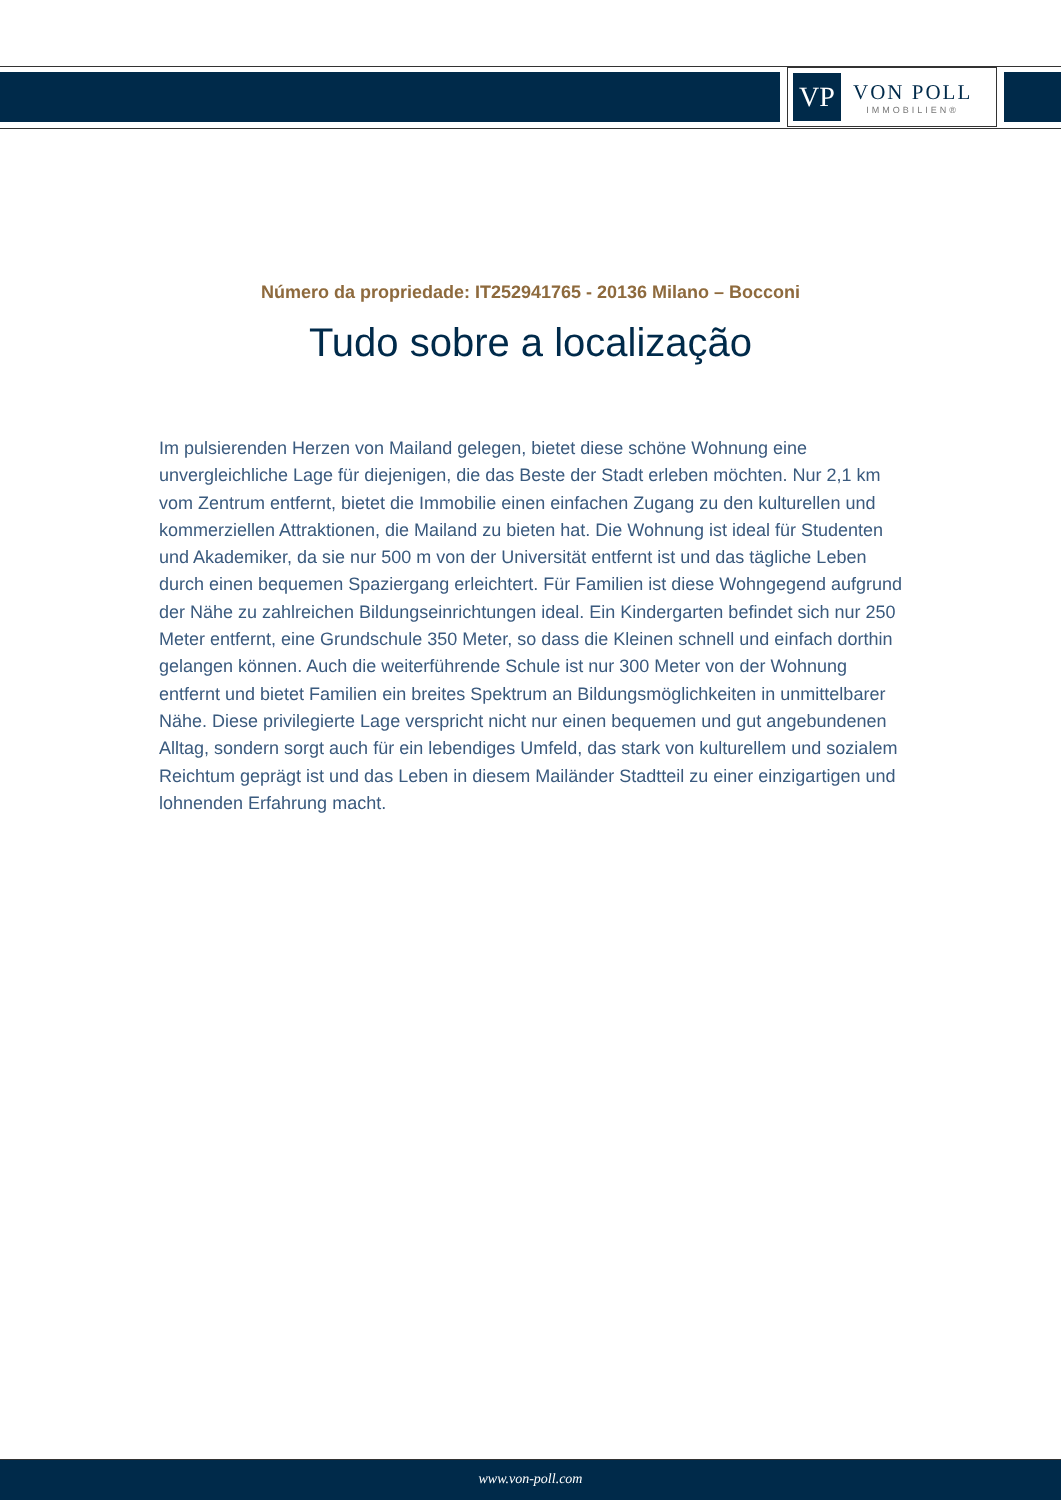VP
VON POLL
IMMOBILIEN®
Número da propriedade: IT252941765 - 20136 Milano – Bocconi
Tudo sobre a localização
Im pulsierenden Herzen von Mailand gelegen, bietet diese schöne Wohnung eine unvergleichliche Lage für diejenigen, die das Beste der Stadt erleben möchten. Nur 2,1 km vom Zentrum entfernt, bietet die Immobilie einen einfachen Zugang zu den kulturellen und kommerziellen Attraktionen, die Mailand zu bieten hat. Die Wohnung ist ideal für Studenten und Akademiker, da sie nur 500 m von der Universität entfernt ist und das tägliche Leben durch einen bequemen Spaziergang erleichtert. Für Familien ist diese Wohngegend aufgrund der Nähe zu zahlreichen Bildungseinrichtungen ideal. Ein Kindergarten befindet sich nur 250 Meter entfernt, eine Grundschule 350 Meter, so dass die Kleinen schnell und einfach dorthin gelangen können. Auch die weiterführende Schule ist nur 300 Meter von der Wohnung entfernt und bietet Familien ein breites Spektrum an Bildungsmöglichkeiten in unmittelbarer Nähe. Diese privilegierte Lage verspricht nicht nur einen bequemen und gut angebundenen Alltag, sondern sorgt auch für ein lebendiges Umfeld, das stark von kulturellem und sozialem Reichtum geprägt ist und das Leben in diesem Mailänder Stadtteil zu einer einzigartigen und lohnenden Erfahrung macht.
www.von-poll.com